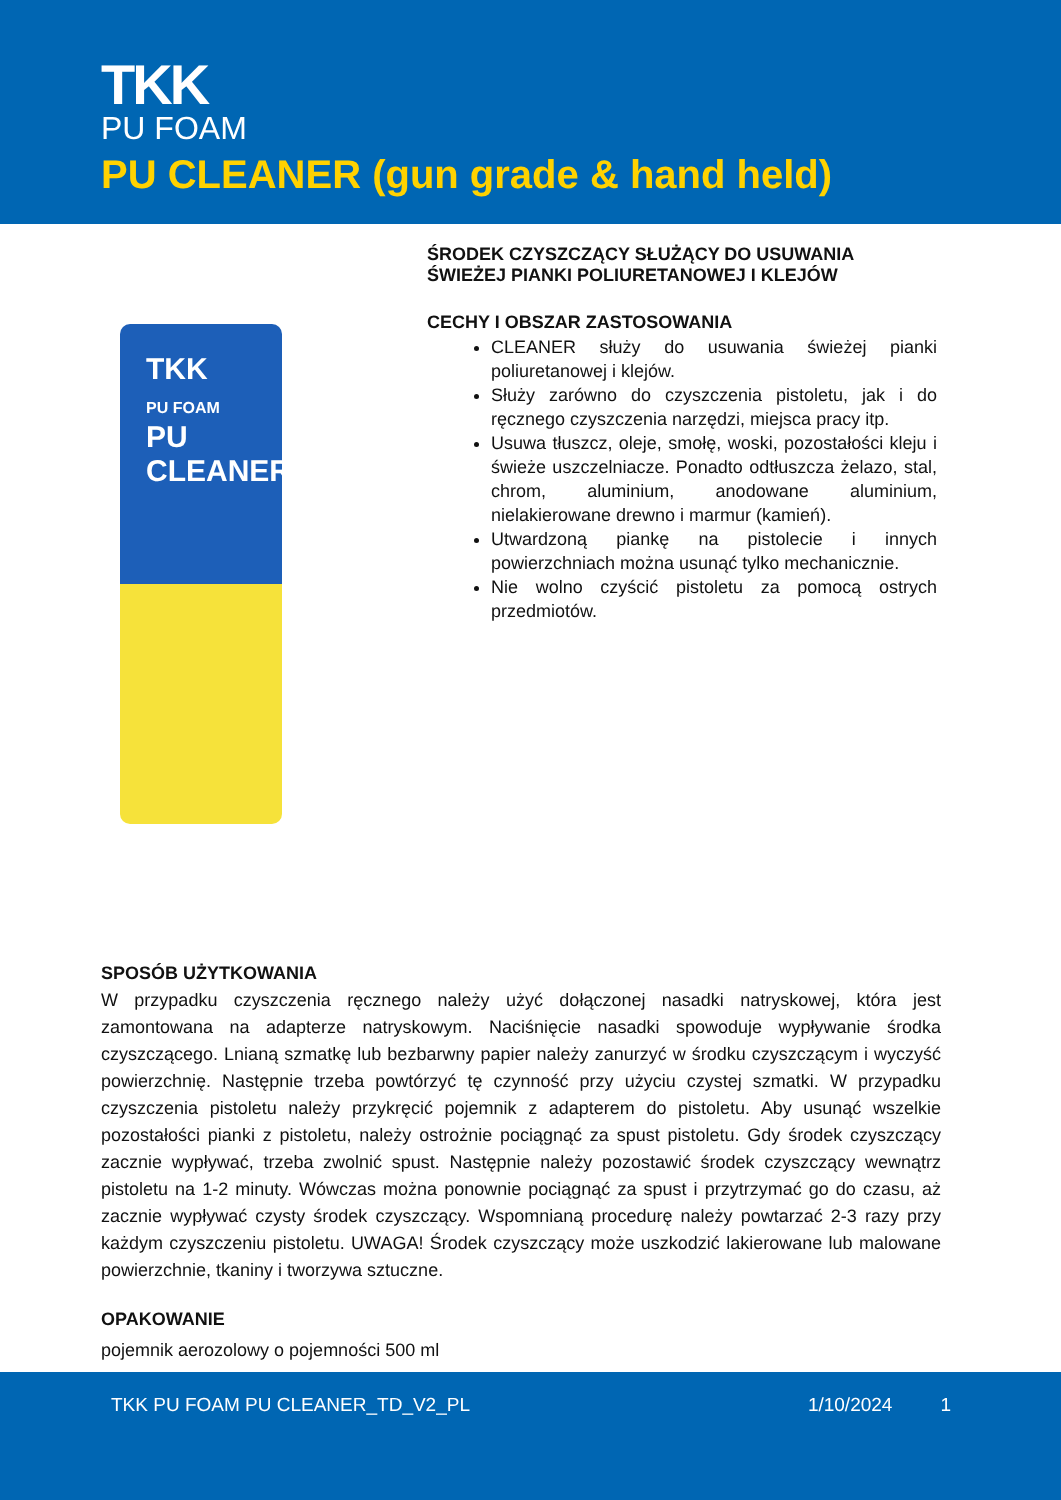TKK
PU FOAM
PU CLEANER (gun grade & hand held)
TKK
PU FOAM
PU
CLEANER
ŚRODEK CZYSZCZĄCY SŁUŻĄCY DO USUWANIA ŚWIEŻEJ PIANKI POLIURETANOWEJ I KLEJÓW
CECHY I OBSZAR ZASTOSOWANIA
CLEANER służy do usuwania świeżej pianki poliuretanowej i klejów.
Służy zarówno do czyszczenia pistoletu, jak i do ręcznego czyszczenia narzędzi, miejsca pracy itp.
Usuwa tłuszcz, oleje, smołę, woski, pozostałości kleju i świeże uszczelniacze. Ponadto odtłuszcza żelazo, stal, chrom, aluminium, anodowane aluminium, nielakierowane drewno i marmur (kamień).
Utwardzoną piankę na pistolecie i innych powierzchniach można usunąć tylko mechanicznie.
Nie wolno czyścić pistoletu za pomocą ostrych przedmiotów.
SPOSÓB UŻYTKOWANIA
W przypadku czyszczenia ręcznego należy użyć dołączonej nasadki natryskowej, która jest zamontowana na adapterze natryskowym. Naciśnięcie nasadki spowoduje wypływanie środka czyszczącego. Lnianą szmatkę lub bezbarwny papier należy zanurzyć w środku czyszczącym i wyczyść powierzchnię. Następnie trzeba powtórzyć tę czynność przy użyciu czystej szmatki. W przypadku czyszczenia pistoletu należy przykręcić pojemnik z adapterem do pistoletu. Aby usunąć wszelkie pozostałości pianki z pistoletu, należy ostrożnie pociągnąć za spust pistoletu. Gdy środek czyszczący zacznie wypływać, trzeba zwolnić spust. Następnie należy pozostawić środek czyszczący wewnątrz pistoletu na 1-2 minuty. Wówczas można ponownie pociągnąć za spust i przytrzymać go do czasu, aż zacznie wypływać czysty środek czyszczący. Wspomnianą procedurę należy powtarzać 2-3 razy przy każdym czyszczeniu pistoletu. UWAGA! Środek czyszczący może uszkodzić lakierowane lub malowane powierzchnie, tkaniny i tworzywa sztuczne.
OPAKOWANIE
pojemnik aerozolowy o pojemności 500 ml
TKK PU FOAM PU CLEANER_TD_V2_PL 1/10/2024 1